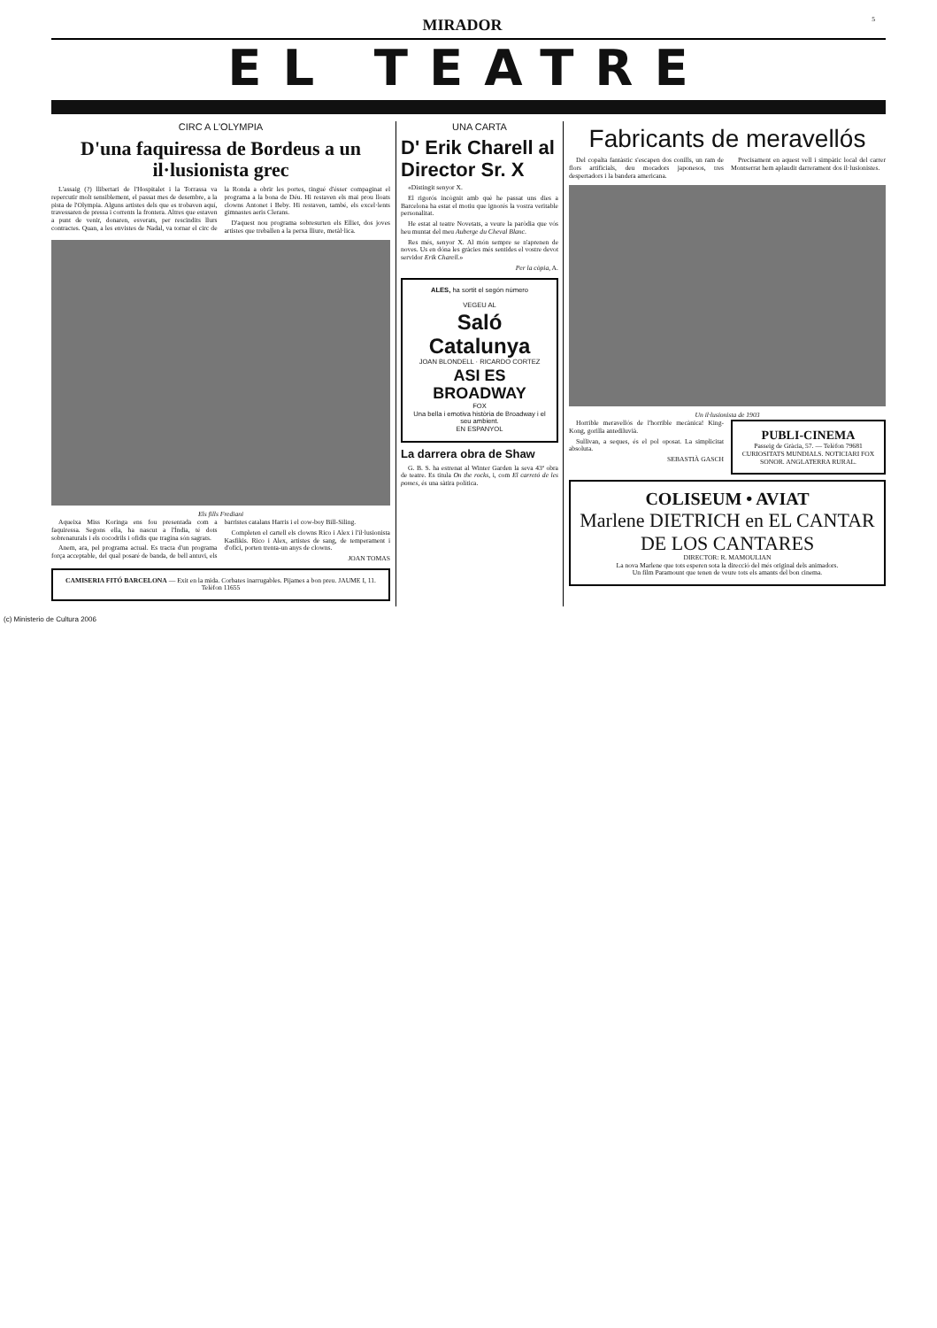MIRADOR 5
EL TEATRE
CIRC A L'OLYMPIA
D'una faquiressa de Bordeus a un il·lusionista grec
L'assaig (?) llibertari de l'Hospitalet i la Torrassa va repercutir molt sensiblement, el passat mes de desembre, a la pista de l'Olympia. Alguns artistes dels que es trobaven aquí, travessaren de pressa i corrents la frontera. Altres que estaven a punt de venir, donaren, esverats, per rescindits llurs contractes. Quan, a les envistes de Nadal, va tornar el circ de la Ronda a obrir les portes, tingué d'ésser compaginat el programa a la bona de Déu. Hi restaven els mai prou lloats clowns Antonet i Beby. Hi restaven, també, els excel·lents gimnastes aeris Clerans.
D'aquest nou programa sobresurten els Elliet, dos joves artistes que treballen a la perxa lliure, metàl·lica.
Els fills Frediani
Aqueixa Miss Koringa ens fou presentada com a faquiressa. Segons ella, ha nascut a l'Índia, té dots sobrenaturals i els cocodrils i ofidis que tragina són sagrats.
Anem, ara, pel programa actual. Es tracta d'un programa força acceptable, del qual posaré de banda, de bell antuvi, els barristes catalans Harris i el cow-boy Bill-Siling.
Completen el cartell els clowns Rico i Alex i l'il·lusionista Kasfikis. Rico i Alex, artistes de sang, de temperament i d'ofici, porten trenta-un anys de clowns.
JOAN TOMAS
CAMISERIA FITÓ BARCELONA — Exit en la mida. Corbates inarrugables. Pijames a bon preu. JAUME I, 11. Telèfon 11655
UNA CARTA
D' Erik Charell al Director Sr. X
«Distingit senyor X.
El rigorós incògnit amb què he passat uns dies a Barcelona ha estat el motiu que ignorés la vostra veritable personalitat.
He estat al teatre Novetats, a veure la paròdia que vós heu muntat del meu Auberge du Cheval Blanc.
Res més, senyor X. Al món sempre se n'aprenen de noves. Us en dóna les gràcies més sentides el vostre devot servidor Erik Charell.»
Per la còpia, A.
ALES, ha sortit el segón número
VEGEU AL
Saló Catalunya
JOAN BLONDELL · RICARDO CORTEZ
ASI ES BROADWAY
FOX
Una bella i emotiva història de Broadway i el seu ambient.
EN ESPANYOL
La darrera obra de Shaw
G. B. S. ha estrenat al Winter Garden la seva 43ª obra de teatre. Es titula On the rocks, i, com El carretó de les pomes, és una sàtira política.
Fabricants de meravellós
Del copalta fantàstic s'escapen dos conills, un ram de flors artificials, deu mocadors japonesos, tres despertadors i la bandera americana.
Precisament en aquest vell i simpàtic local del carrer Montserrat hem aplaudit darrerament dos il·lusionistes.
Un il·lusionista de 1903
Horrible meravellós de l'horrible mecànica! King-Kong, gorilla antediluvià.
Sullivan, a seques, és el pol oposat. La simplicitat absoluta.
SEBASTIÀ GASCH
PUBLI-CINEMA
Passeig de Gràcia, 57. — Telèfon 79681
CURIOSITATS MUNDIALS. NOTICIARI FOX SONOR. ANGLATERRA RURAL.
COLISEUM • AVIAT
Marlene DIETRICH en EL CANTAR DE LOS CANTARES
DIRECTOR: R. MAMOULIAN
La nova Marlene que tots esperen sota la direcció del més original dels animadors.
Un film Paramount que tenen de veure tots els amants del bon cinema.
(c) Ministerio de Cultura 2006